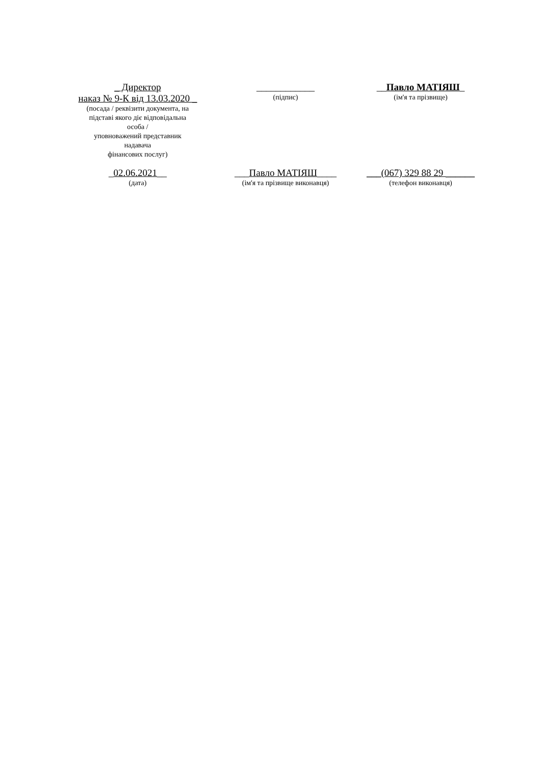_ Директор
наказ № 9-К від 13.03.2020 _
(посада / реквізити документа, на
підставі якого діє відповідальна
особа /
уповноважений представник
надавача
фінансових послуг)
____________
(підпис)
__Павло МАТІЯШ_
(ім'я та прізвище)
_02.06.2021__
(дата)
___Павло МАТІЯШ____
(ім'я та прізвище виконавця)
___(067) 329 88 29 ______
(телефон виконавця)